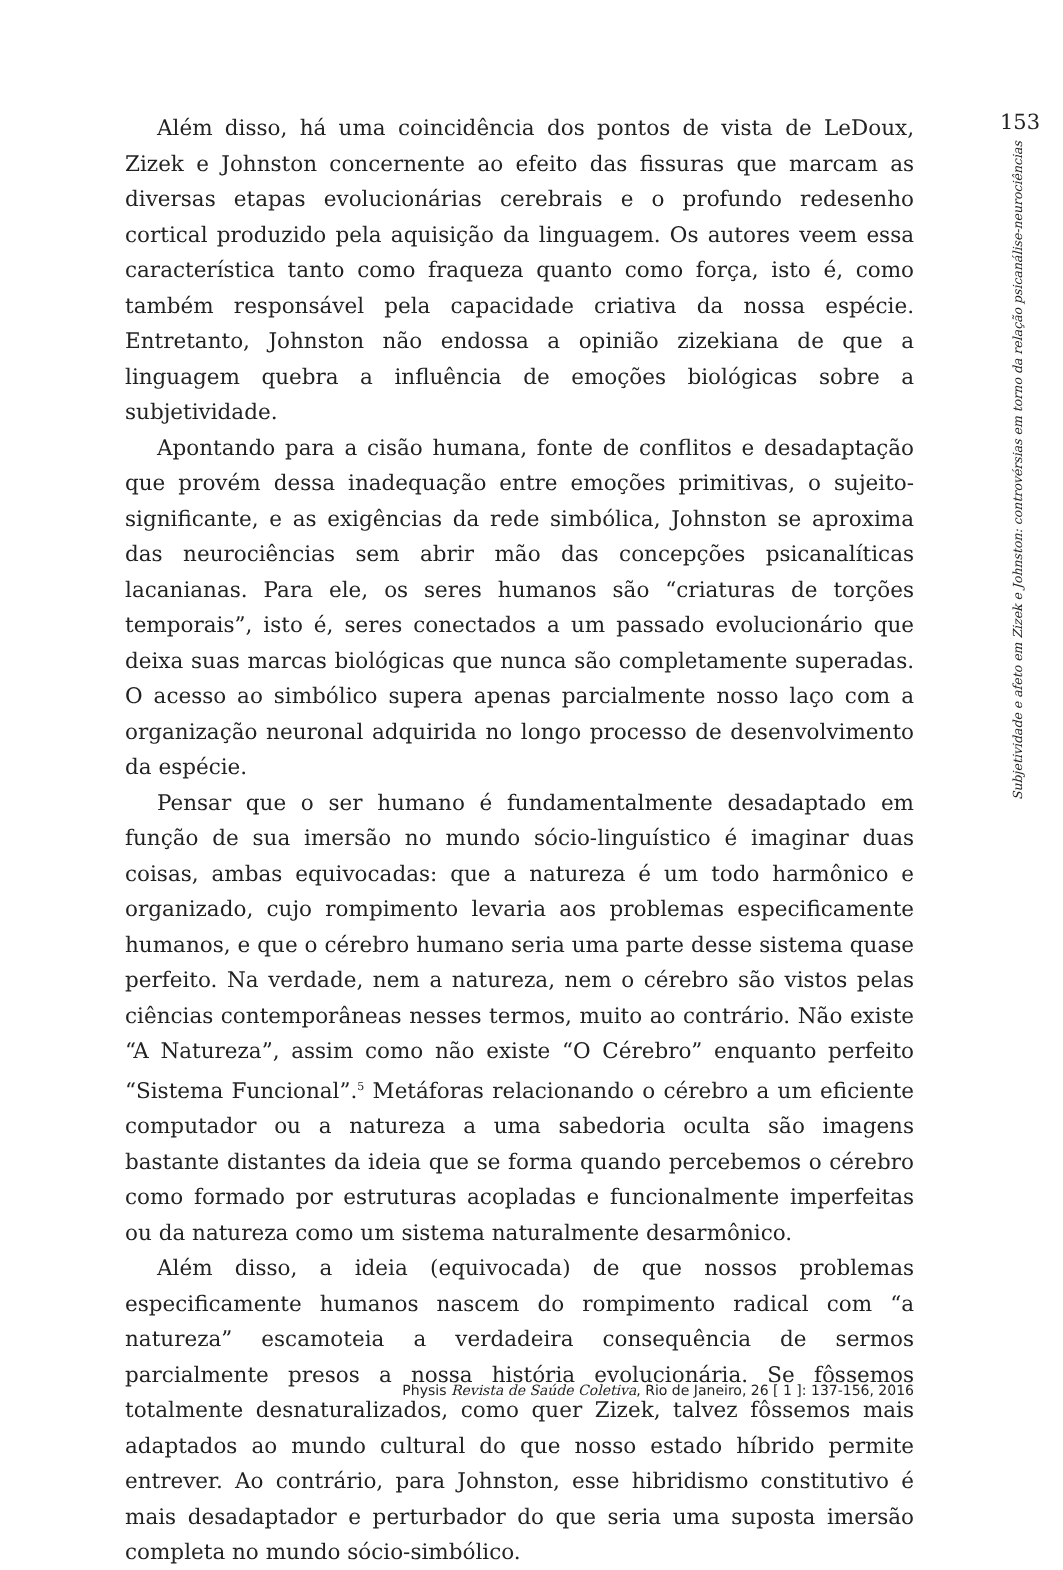Além disso, há uma coincidência dos pontos de vista de LeDoux, Zizek e Johnston concernente ao efeito das fissuras que marcam as diversas etapas evolucionárias cerebrais e o profundo redesenho cortical produzido pela aquisição da linguagem. Os autores veem essa característica tanto como fraqueza quanto como força, isto é, como também responsável pela capacidade criativa da nossa espécie. Entretanto, Johnston não endossa a opinião zizekiana de que a linguagem quebra a influência de emoções biológicas sobre a subjetividade.
Apontando para a cisão humana, fonte de conflitos e desadaptação que provém dessa inadequação entre emoções primitivas, o sujeito-significante, e as exigências da rede simbólica, Johnston se aproxima das neurociências sem abrir mão das concepções psicanalíticas lacanianas. Para ele, os seres humanos são “criaturas de torções temporais”, isto é, seres conectados a um passado evolucionário que deixa suas marcas biológicas que nunca são completamente superadas. O acesso ao simbólico supera apenas parcialmente nosso laço com a organização neuronal adquirida no longo processo de desenvolvimento da espécie.
Pensar que o ser humano é fundamentalmente desadaptado em função de sua imersão no mundo sócio-linguístico é imaginar duas coisas, ambas equivocadas: que a natureza é um todo harmônico e organizado, cujo rompimento levaria aos problemas especificamente humanos, e que o cérebro humano seria uma parte desse sistema quase perfeito. Na verdade, nem a natureza, nem o cérebro são vistos pelas ciências contemporâneas nesses termos, muito ao contrário. Não existe “A Natureza”, assim como não existe “O Cérebro” enquanto perfeito “Sistema Funcional”.<sup>5</sup> Metáforas relacionando o cérebro a um eficiente computador ou a natureza a uma sabedoria oculta são imagens bastante distantes da ideia que se forma quando percebemos o cérebro como formado por estruturas acopladas e funcionalmente imperfeitas ou da natureza como um sistema naturalmente desarmônico.
Além disso, a ideia (equivocada) de que nossos problemas especificamente humanos nascem do rompimento radical com “a natureza” escamoteia a verdadeira consequência de sermos parcialmente presos a nossa história evolucionária. Se fôssemos totalmente desnaturalizados, como quer Zizek, talvez fôssemos mais adaptados ao mundo cultural do que nosso estado híbrido permite entrever. Ao contrário, para Johnston, esse hibridismo constitutivo é mais desadaptador e perturbador do que seria uma suposta imersão completa no mundo sócio-simbólico.
153
Subjetividade e afeto em Zizek e Johnston: controvérsias em torno da relação psicanálise-neurociências
Physis Revista de Saúde Coletiva, Rio de Janeiro, 26 [ 1 ]: 137-156, 2016